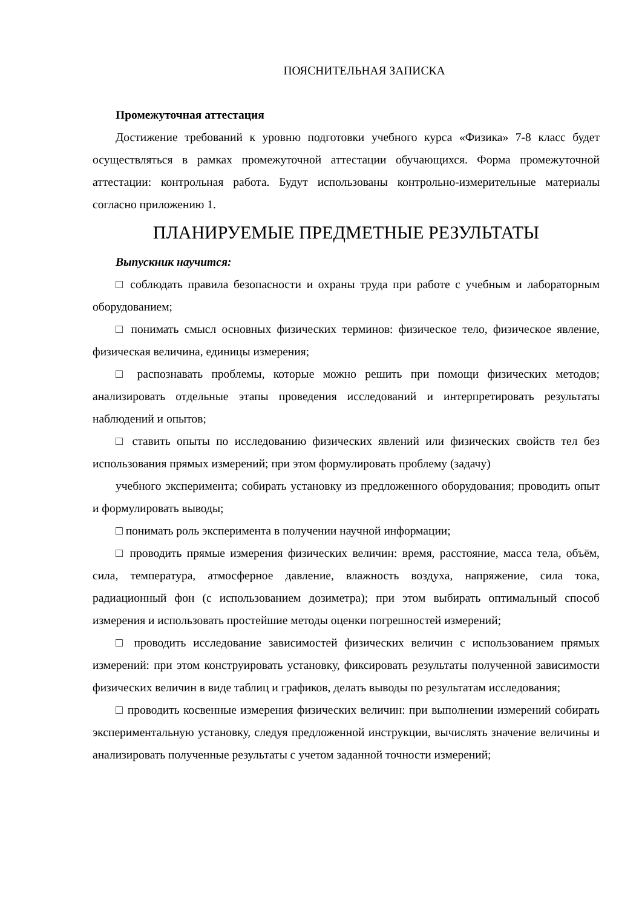ПОЯСНИТЕЛЬНАЯ ЗАПИСКА
Промежуточная аттестация
Достижение требований к уровню подготовки учебного курса «Физика» 7-8 класс будет осуществляться в рамках промежуточной аттестации обучающихся. Форма промежуточной аттестации: контрольная работа. Будут использованы контрольно-измерительные материалы согласно приложению 1.
ПЛАНИРУЕМЫЕ ПРЕДМЕТНЫЕ РЕЗУЛЬТАТЫ
Выпускник научится:
□ соблюдать правила безопасности и охраны труда при работе с учебным и лабораторным оборудованием;
□ понимать смысл основных физических терминов: физическое тело, физическое явление, физическая величина, единицы измерения;
□ распознавать проблемы, которые можно решить при помощи физических методов; анализировать отдельные этапы проведения исследований и интерпретировать результаты наблюдений и опытов;
□ ставить опыты по исследованию физических явлений или физических свойств тел без использования прямых измерений; при этом формулировать проблему (задачу)
учебного эксперимента; собирать установку из предложенного оборудования; проводить опыт и формулировать выводы;
□ понимать роль эксперимента в получении научной информации;
□ проводить прямые измерения физических величин: время, расстояние, масса тела, объём, сила, температура, атмосферное давление, влажность воздуха, напряжение, сила тока, радиационный фон (с использованием дозиметра); при этом выбирать оптимальный способ измерения и использовать простейшие методы оценки погрешностей измерений;
□ проводить исследование зависимостей физических величин с использованием прямых измерений: при этом конструировать установку, фиксировать результаты полученной зависимости физических величин в виде таблиц и графиков, делать выводы по результатам исследования;
□ проводить косвенные измерения физических величин: при выполнении измерений собирать экспериментальную установку, следуя предложенной инструкции, вычислять значение величины и анализировать полученные результаты с учетом заданной точности измерений;